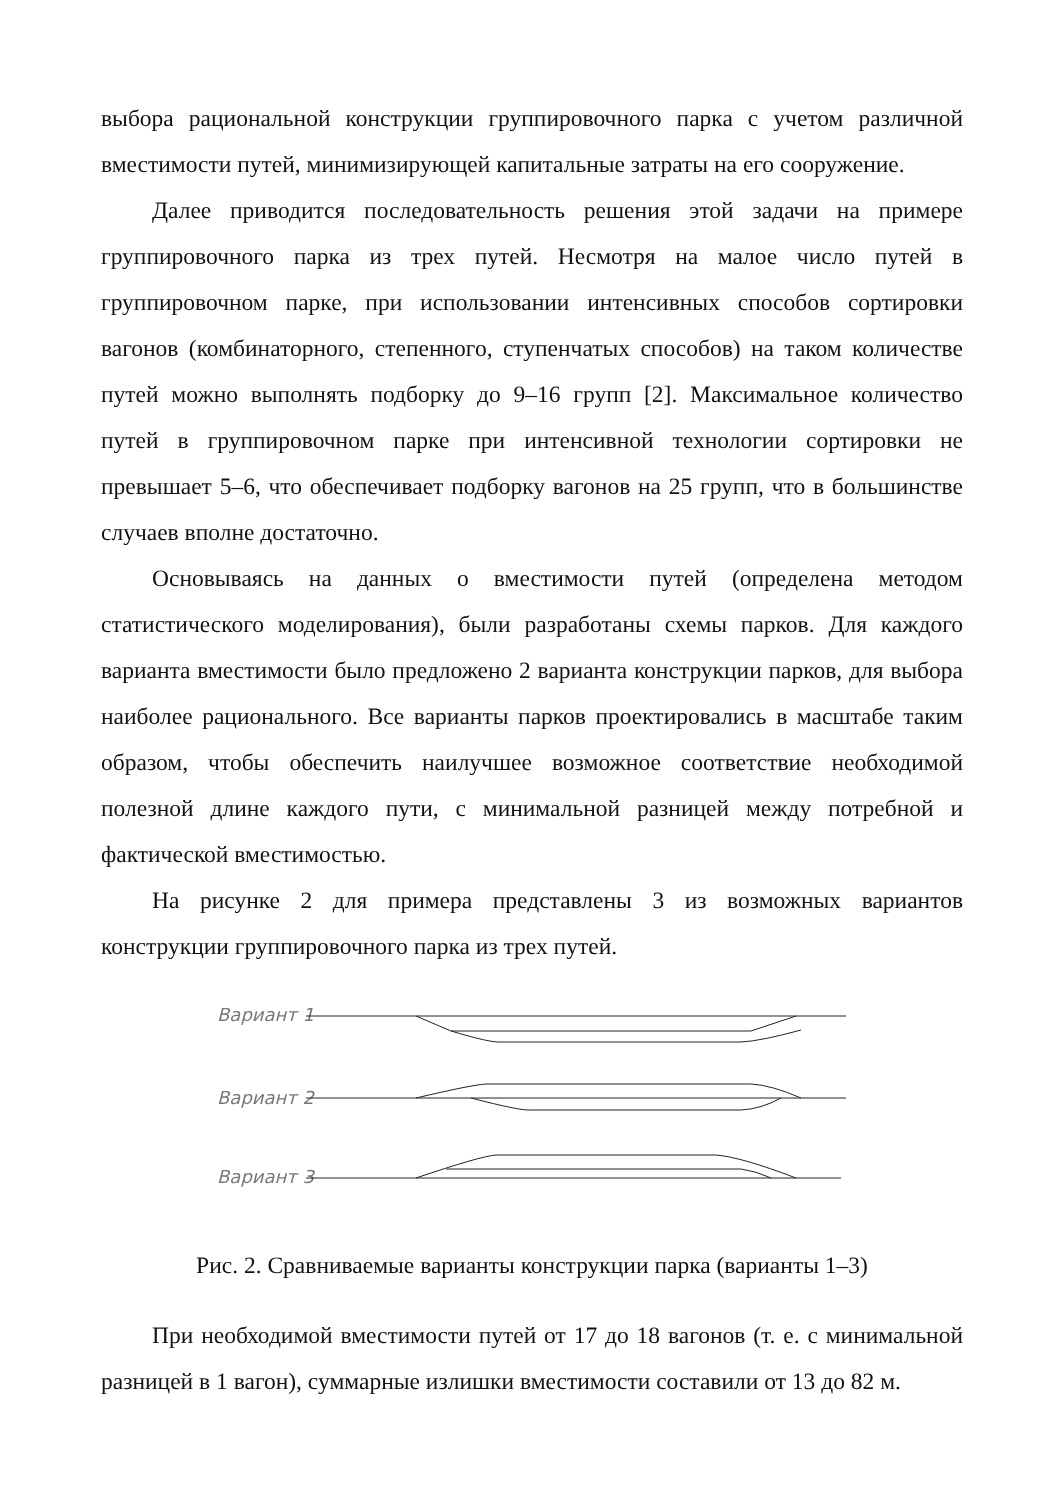выбора рациональной конструкции группировочного парка с учетом различной вместимости путей, минимизирующей капитальные затраты на его сооружение.
Далее приводится последовательность решения этой задачи на примере группировочного парка из трех путей. Несмотря на малое число путей в группировочном парке, при использовании интенсивных способов сортировки вагонов (комбинаторного, степенного, ступенчатых способов) на таком количестве путей можно выполнять подборку до 9–16 групп [2]. Максимальное количество путей в группировочном парке при интенсивной технологии сортировки не превышает 5–6, что обеспечивает подборку вагонов на 25 групп, что в большинстве случаев вполне достаточно.
Основываясь на данных о вместимости путей (определена методом статистического моделирования), были разработаны схемы парков. Для каждого варианта вместимости было предложено 2 варианта конструкции парков, для выбора наиболее рационального. Все варианты парков проектировались в масштабе таким образом, чтобы обеспечить наилучшее возможное соответствие необходимой полезной длине каждого пути, с минимальной разницей между потребной и фактической вместимостью.
На рисунке 2 для примера представлены 3 из возможных вариантов конструкции группировочного парка из трех путей.
Вариант 1
Вариант 2
Вариант 3
Рис. 2. Сравниваемые варианты конструкции парка (варианты 1–3)
При необходимой вместимости путей от 17 до 18 вагонов (т. е. с минимальной разницей в 1 вагон), суммарные излишки вместимости составили от 13 до 82 м.